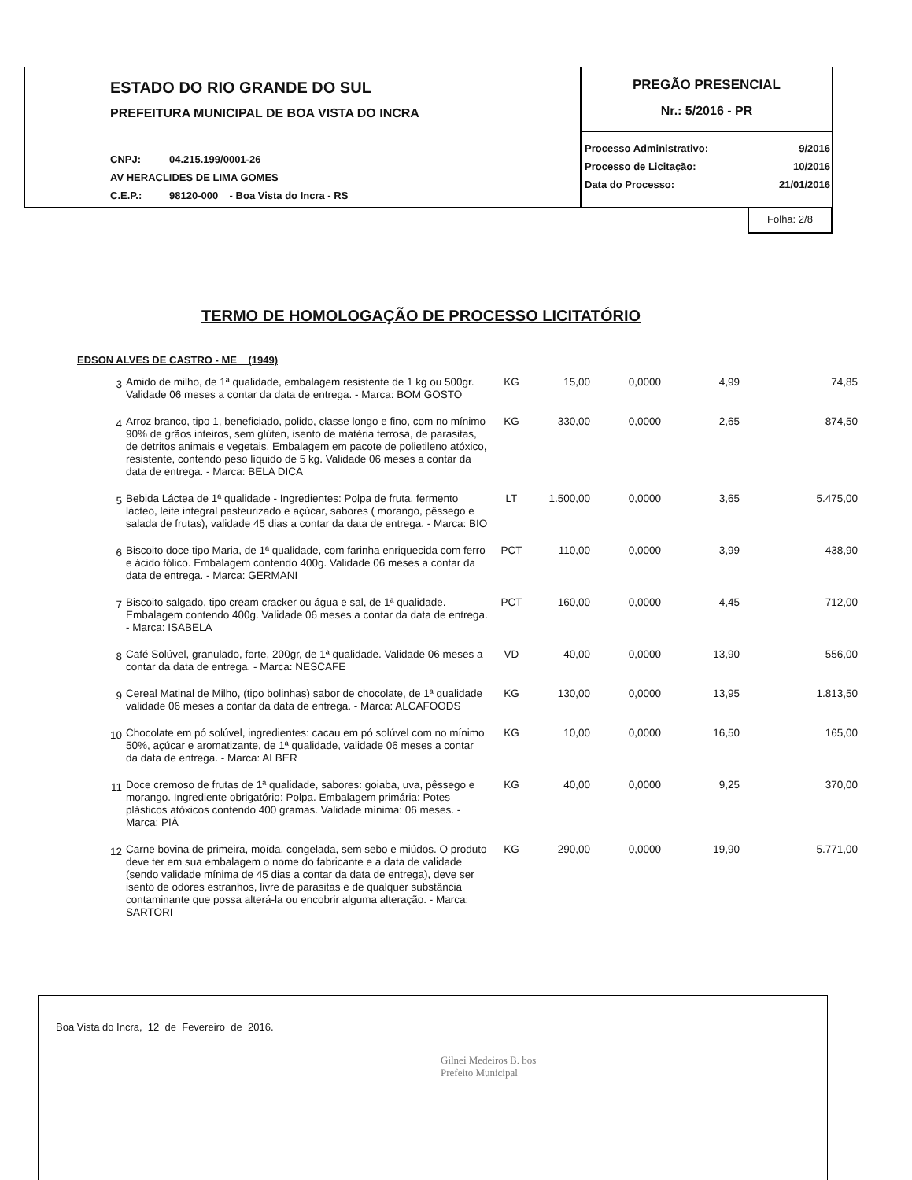ESTADO DO RIO GRANDE DO SUL
PREFEITURA MUNICIPAL DE BOA VISTA DO INCRA
CNPJ: 04.215.199/0001-26
AV HERACLIDES DE LIMA GOMES
C.E.P.: 98120-000 - Boa Vista do Incra - RS
PREGÃO PRESENCIAL
Nr.: 5/2016 - PR
Processo Administrativo: 9/2016
Processo de Licitação: 10/2016
Data do Processo: 21/01/2016
Folha: 2/8
TERMO DE HOMOLOGAÇÃO DE PROCESSO LICITATÓRIO
EDSON ALVES DE CASTRO - ME (1949)
| 3 | Amido de milho, de 1ª qualidade, embalagem resistente de 1 kg ou 500gr. Validade 06 meses a contar da data de entrega. - Marca: BOM GOSTO | KG | 15,00 | 0,0000 | 4,99 | 74,85 |
| 4 | Arroz branco, tipo 1, beneficiado, polido, classe longo e fino, com no mínimo 90% de grãos inteiros, sem glúten, isento de matéria terrosa, de parasitas, de detritos animais e vegetais. Embalagem em pacote de polietileno atóxico, resistente, contendo peso líquido de 5 kg. Validade 06 meses a contar da data de entrega. - Marca: BELA DICA | KG | 330,00 | 0,0000 | 2,65 | 874,50 |
| 5 | Bebida Láctea de 1ª qualidade - Ingredientes: Polpa de fruta, fermento lácteo, leite integral pasteurizado e açúcar, sabores ( morango, pêssego e salada de frutas), validade 45 dias a contar da data de entrega. - Marca: BIO | LT | 1.500,00 | 0,0000 | 3,65 | 5.475,00 |
| 6 | Biscoito doce tipo Maria, de 1ª qualidade, com farinha enriquecida com ferro e ácido fólico. Embalagem contendo 400g. Validade 06 meses a contar da data de entrega. - Marca: GERMANI | PCT | 110,00 | 0,0000 | 3,99 | 438,90 |
| 7 | Biscoito salgado, tipo cream cracker ou água e sal, de 1ª qualidade. Embalagem contendo 400g. Validade 06 meses a contar da data de entrega. - Marca: ISABELA | PCT | 160,00 | 0,0000 | 4,45 | 712,00 |
| 8 | Café Solúvel, granulado, forte, 200gr, de 1ª qualidade. Validade 06 meses a contar da data de entrega. - Marca: NESCAFE | VD | 40,00 | 0,0000 | 13,90 | 556,00 |
| 9 | Cereal Matinal de Milho, (tipo bolinhas) sabor de chocolate, de 1ª qualidade validade 06 meses a contar da data de entrega. - Marca: ALCAFOODS | KG | 130,00 | 0,0000 | 13,95 | 1.813,50 |
| 10 | Chocolate em pó solúvel, ingredientes: cacau em pó solúvel com no mínimo 50%, açúcar e aromatizante, de 1ª qualidade, validade 06 meses a contar da data de entrega. - Marca: ALBER | KG | 10,00 | 0,0000 | 16,50 | 165,00 |
| 11 | Doce cremoso de frutas de 1ª qualidade, sabores: goiaba, uva, pêssego e morango. Ingrediente obrigatório: Polpa. Embalagem primária: Potes plásticos atóxicos contendo 400 gramas. Validade mínima: 06 meses. - Marca: PIÁ | KG | 40,00 | 0,0000 | 9,25 | 370,00 |
| 12 | Carne bovina de primeira, moída, congelada, sem sebo e miúdos. O produto deve ter em sua embalagem o nome do fabricante e a data de validade (sendo validade mínima de 45 dias a contar da data de entrega), deve ser isento de odores estranhos, livre de parasitas e de qualquer substância contaminante que possa alterá-la ou encobrir alguma alteração. - Marca: SARTORI | KG | 290,00 | 0,0000 | 19,90 | 5.771,00 |
Boa Vista do Incra, 12 de Fevereiro de 2016.
Gilnei Medeiros B. bos
Prefeito Municipal